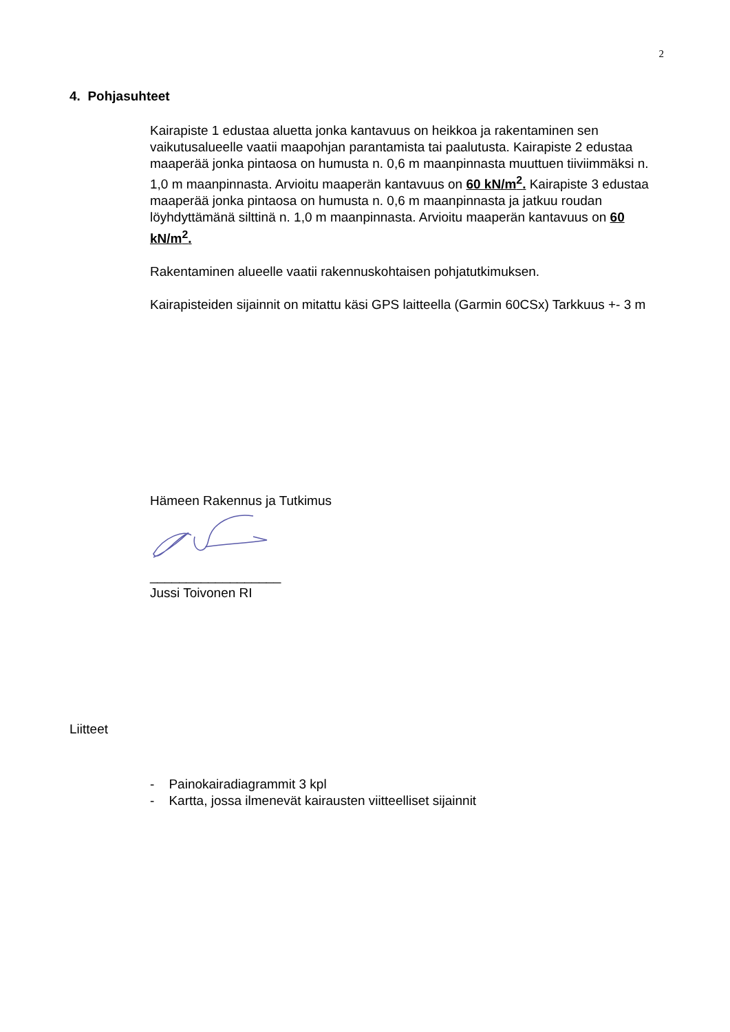2
4. Pohjasuhteet
Kairapiste 1 edustaa aluetta jonka kantavuus on heikkoa ja rakentaminen sen vaikutusalueelle vaatii maapohjan parantamista tai paalutusta. Kairapiste 2 edustaa maaperää jonka pintaosa on humusta n. 0,6 m maanpinnasta muuttuen tiiviimmäksi n. 1,0 m maanpinnasta. Arvioitu maaperän kantavuus on 60 kN/m<sup>2</sup>. Kairapiste 3 edustaa maaperää jonka pintaosa on humusta n. 0,6 m maanpinnasta ja jatkuu roudan löyhdyttämänä silttinä n. 1,0 m maanpinnasta. Arvioitu maaperän kantavuus on 60 kN/m<sup>2</sup>.
Rakentaminen alueelle vaatii rakennuskohtaisen pohjatutkimuksen.
Kairapisteiden sijainnit on mitattu käsi GPS laitteella (Garmin 60CSx) Tarkkuus +- 3 m
Hämeen Rakennus ja Tutkimus
__________________
Jussi Toivonen RI
Liitteet
- Painokairadiagrammit 3 kpl
- Kartta, jossa ilmenevät kairausten viitteelliset sijainnit